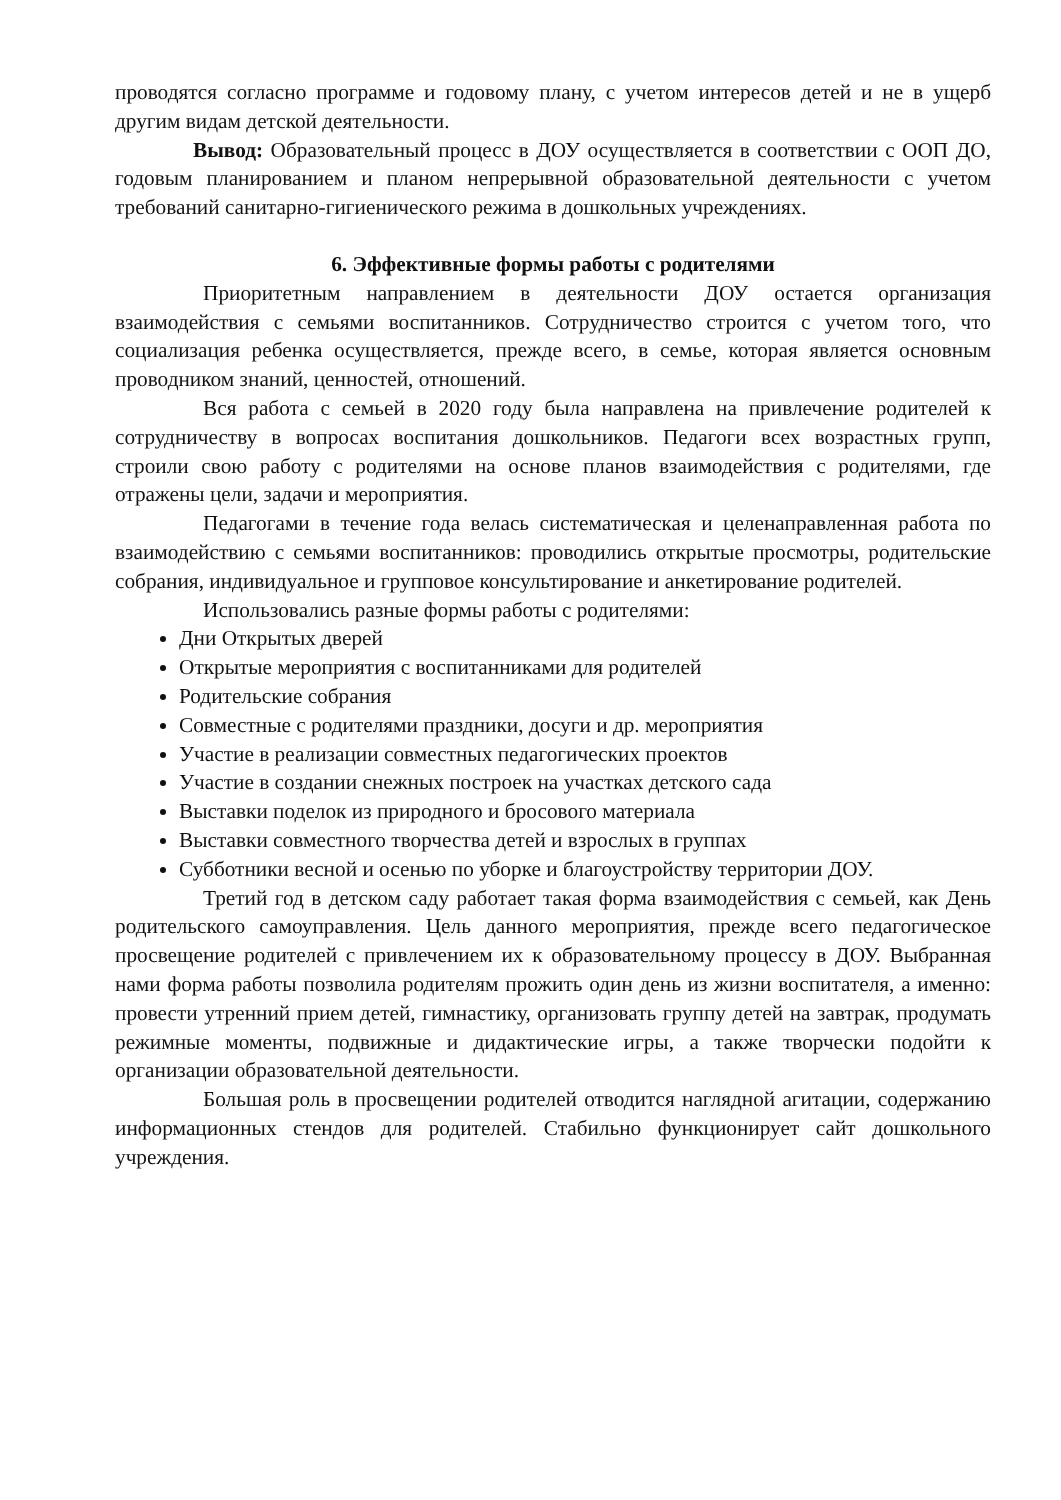проводятся согласно программе и годовому плану, с учетом интересов детей и не в ущерб другим видам детской деятельности.
Вывод: Образовательный процесс в ДОУ осуществляется в соответствии с ООП ДО, годовым планированием и планом непрерывной образовательной деятельности с учетом требований санитарно-гигиенического режима в дошкольных учреждениях.
6. Эффективные формы работы с родителями
Приоритетным направлением в деятельности ДОУ остается организация взаимодействия с семьями воспитанников. Сотрудничество строится с учетом того, что социализация ребенка осуществляется, прежде всего, в семье, которая является основным проводником знаний, ценностей, отношений.
Вся работа с семьей в 2020 году была направлена на привлечение родителей к сотрудничеству в вопросах воспитания дошкольников. Педагоги всех возрастных групп, строили свою работу с родителями на основе планов взаимодействия с родителями, где отражены цели, задачи и мероприятия.
Педагогами в течение года велась систематическая и целенаправленная работа по взаимодействию с семьями воспитанников: проводились открытые просмотры, родительские собрания, индивидуальное и групповое консультирование и анкетирование родителей.
Использовались разные формы работы с родителями:
Дни Открытых дверей
Открытые мероприятия с воспитанниками для родителей
Родительские собрания
Совместные с родителями праздники, досуги и др. мероприятия
Участие в реализации совместных педагогических проектов
Участие в создании снежных построек на участках детского сада
Выставки поделок из природного и бросового материала
Выставки совместного творчества детей и взрослых в группах
Субботники весной и осенью по уборке и благоустройству территории ДОУ.
Третий год в детском саду работает такая форма взаимодействия с семьей, как День родительского самоуправления. Цель данного мероприятия, прежде всего педагогическое просвещение родителей с привлечением их к образовательному процессу в ДОУ. Выбранная нами форма работы позволила родителям прожить один день из жизни воспитателя, а именно: провести утренний прием детей, гимнастику, организовать группу детей на завтрак, продумать режимные моменты, подвижные и дидактические игры, а также творчески подойти к организации образовательной деятельности.
Большая роль в просвещении родителей отводится наглядной агитации, содержанию информационных стендов для родителей. Стабильно функционирует сайт дошкольного учреждения.